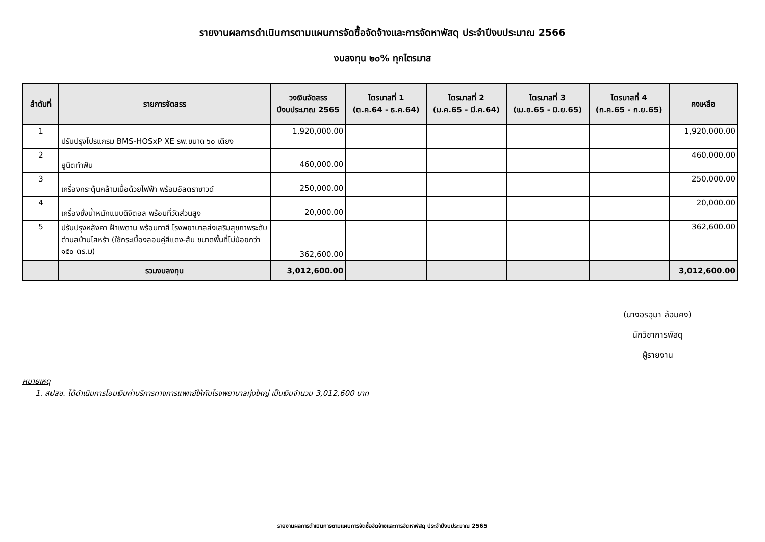รายงานผลการดำเนินการตามแผนการจัดซื้อจัดจ้างและการจัดหาพัสดุ ประจำปีงบประมาณ 2566
งบลงทุน ๒๐% ทุกไตรมาส
| ลำดับที่ | รายการจัดสรร | วงเงินจัดสรร ปีงบประมาณ 2565 | ไตรมาสที่ 1 (ต.ค.64 - ธ.ค.64) | ไตรมาสที่ 2 (ม.ค.65 - มี.ค.64) | ไตรมาสที่ 3 (เม.ย.65 - มิ.ย.65) | ไตรมาสที่ 4 (ก.ค.65 - ก.ย.65) | คงเหลือ |
| --- | --- | --- | --- | --- | --- | --- | --- |
| 1 | ปรับปรุงโปรแกรม BMS-HOSxP XE รพ.ขนาด ๖๐ เตียง | 1,920,000.00 | | | | | 1,920,000.00 |
| 2 | ยูนิตทำฟัน | 460,000.00 | | | | | 460,000.00 |
| 3 | เครื่องกระตุ้นกล้ามเนื้อด้วยไฟฟ้า พร้อมอัลตราซาวด์ | 250,000.00 | | | | | 250,000.00 |
| 4 | เครื่องชั่งน้ำหนักแบบดิจิตอล พร้อมที่วัดส่วนสูง | 20,000.00 | | | | | 20,000.00 |
| 5 | ปรับปรุงหลังคา ฝ้าเพดาน พร้อมทาสี โรงพยาบาลส่งเสริมสุขภาพระดับตำบลบ้านไสหร้า (ใช้กระเบื้องลอนคู่สีแดง-ส้ม ขนาดพื้นที่ไม่น้อยกว่า ๑๕๐ ตร.ม) | 362,600.00 | | | | | 362,600.00 |
| | รวมงบลงทุน | 3,012,600.00 | | | | | 3,012,600.00 |
(นางอรอุมา ล้อมคง)
นักวิชาการพัสดุ
ผู้รายงาน
หมายเหตุ
1. สปสช. ได้ดำเนินการโอนเงินค่าบริการทางการแพทย์ให้กับโรงพยาบาลทุ่งใหญ่ เป็นเงินจำนวน 3,012,600 บาท
รายงานผลการดำเนินการตามแผนการจัดซื้อจัดจ้างและการจัดหาพัสดุ ประจำปีงบประมาณ 2565